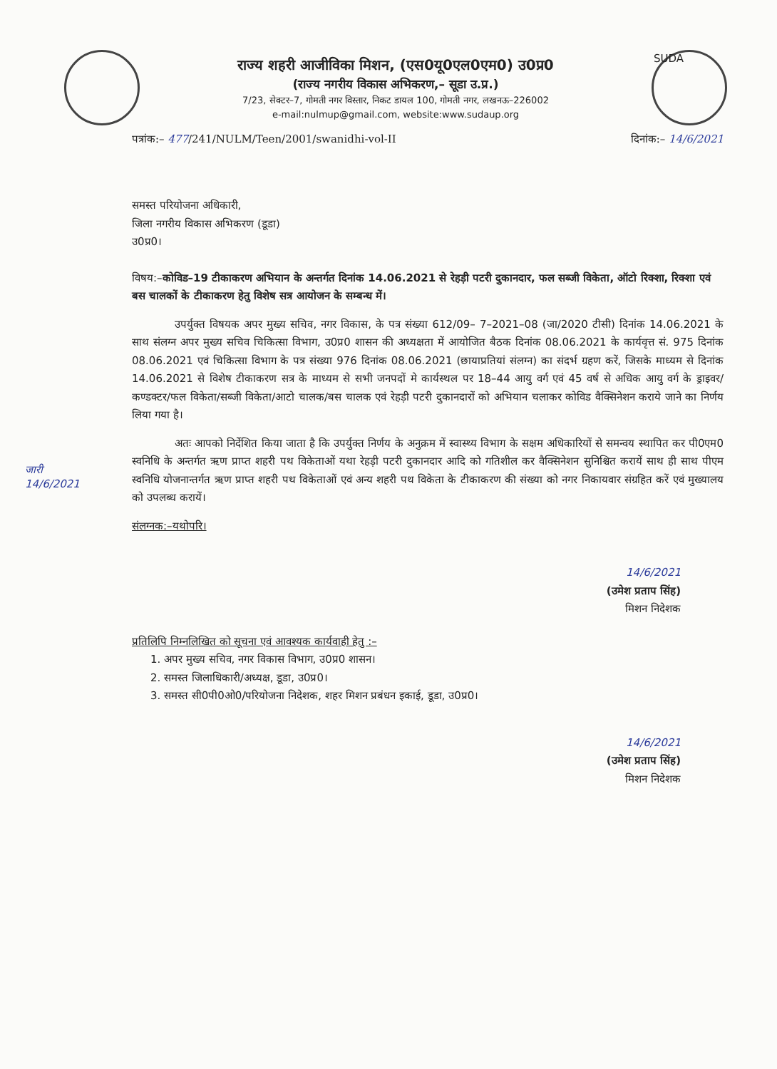राज्य शहरी आजीविका मिशन, (एस0यू0एल0एम0) उ0प्र0
(राज्य नगरीय विकास अभिकरण,– सूडा उ.प्र.)
7/23, सेक्टर–7, गोमती नगर विस्तार, निकट डायल 100, गोमती नगर, लखनऊ–226002
e-mail:nulmup@gmail.com, website:www.sudaup.org
SUDA
पत्रांक:– 477/241/NULM/Teen/2001/swanidhi-vol-II दिनांक:– 14/6/2021
जारी
14/6/2021
समस्त परियोजना अधिकारी,
जिला नगरीय विकास अभिकरण (डूडा)
उ0प्र0।
विषय:–कोविड–19 टीकाकरण अभियान के अन्तर्गत दिनांक 14.06.2021 से रेहड़ी पटरी दुकानदार, फल सब्जी विकेता, ऑटो रिक्शा, रिक्शा एवं बस चालकों के टीकाकरण हेतु विशेष सत्र आयोजन के सम्बन्ध में।
उपर्युक्त विषयक अपर मुख्य सचिव, नगर विकास, के पत्र संख्या 612/09– 7–2021–08 (जा/2020 टीसी) दिनांक 14.06.2021 के साथ संलग्न अपर मुख्य सचिव चिकित्सा विभाग, उ0प्र0 शासन की अध्यक्षता में आयोजित बैठक दिनांक 08.06.2021 के कार्यवृत्त सं. 975 दिनांक 08.06.2021 एवं चिकित्सा विभाग के पत्र संख्या 976 दिनांक 08.06.2021 (छायाप्रतियां संलग्न) का संदर्भ ग्रहण करें, जिसके माध्यम से दिनांक 14.06.2021 से विशेष टीकाकरण सत्र के माध्यम से सभी जनपदों मे कार्यस्थल पर 18–44 आयु वर्ग एवं 45 वर्ष से अधिक आयु वर्ग के ड्राइवर/कण्डक्टर/फल विकेता/सब्जी विकेता/आटो चालक/बस चालक एवं रेहड़ी पटरी दुकानदारों को अभियान चलाकर कोविड वैक्सिनेशन कराये जाने का निर्णय लिया गया है।
अतः आपको निर्देशित किया जाता है कि उपर्युक्त निर्णय के अनुक्रम में स्वास्थ्य विभाग के सक्षम अधिकारियों से समन्वय स्थापित कर पी0एम0 स्वनिधि के अन्तर्गत ऋण प्राप्त शहरी पथ विकेताओं यथा रेहड़ी पटरी दुकानदार आदि को गतिशील कर वैक्सिनेशन सुनिश्चित करायें साथ ही साथ पीएम स्वनिधि योजनान्तर्गत ऋण प्राप्त शहरी पथ विकेताओं एवं अन्य शहरी पथ विकेता के टीकाकरण की संख्या को नगर निकायवार संग्रहित करें एवं मुख्यालय को उपलब्ध करायें।
संलग्नक:–यथोपरि।
14/6/2021
(उमेश प्रताप सिंह)
मिशन निदेशक
प्रतिलिपि निम्नलिखित को सूचना एवं आवश्यक कार्यवाही हेतु :–
1. अपर मुख्य सचिव, नगर विकास विभाग, उ0प्र0 शासन।
2. समस्त जिलाधिकारी/अध्यक्ष, डूडा, उ0प्र0।
3. समस्त सी0पी0ओ0/परियोजना निदेशक, शहर मिशन प्रबंधन इकाई, डूडा, उ0प्र0।
14/6/2021
(उमेश प्रताप सिंह)
मिशन निदेशक